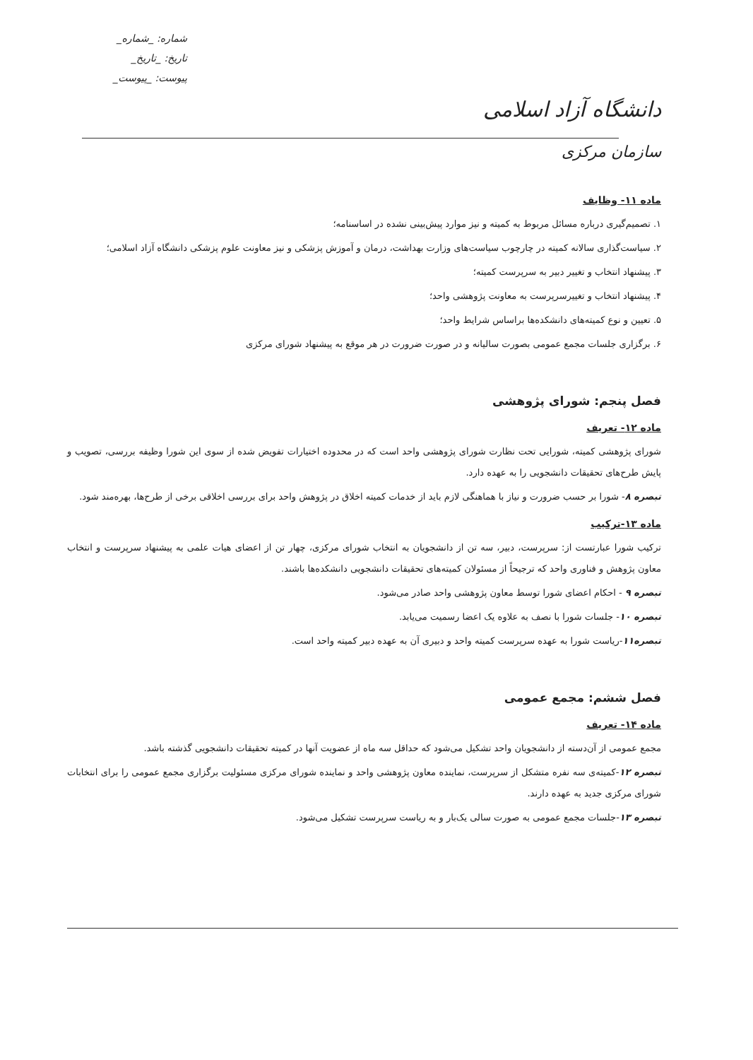دانشگاه آزاد اسلامی
سازمان مرکزی
شماره: _شماره_
تاریخ: _تاریخ_
پیوست: _پیوست_
ماده ۱۱- وظایف
۱. تصمیم‌گیری درباره مسائل مربوط به کمیته و نیز موارد پیش‌بینی نشده در اساسنامه؛
۲. سیاست‌گذاری سالانه کمیته در چارچوب سیاست‌های وزارت بهداشت، درمان و آموزش پزشکی و نیز معاونت علوم پزشکی دانشگاه آزاد اسلامی؛
۳. پیشنهاد انتخاب و تغییر دبیر به سرپرست کمیته؛
۴. پیشنهاد انتخاب و تغییرسرپرست به معاونت پژوهشی واحد؛
۵. تعیین و نوع کمیته‌های دانشکده‌ها براساس شرایط واحد؛
۶. برگزاری جلسات مجمع عمومی بصورت سالیانه و در صورت ضرورت در هر موقع به پیشنهاد شورای مرکزی
فصل پنجم: شورای پژوهشی
ماده ۱۲- تعریف
شورای پژوهشی کمیته، شورایی تحت نظارت شورای پژوهشی واحد است که در محدوده اختیارات تفویض شده از سوی این شورا وظیفه بررسی، تصویب و پایش طرح‌های تحقیقات دانشجویی را به عهده دارد.
تبصره ۸- شورا بر حسب ضرورت و نیاز با هماهنگی لازم باید از خدمات کمیته اخلاق در پژوهش واحد برای بررسی اخلاقی برخی از طرح‌ها، بهره‌مند شود.
ماده ۱۳-ترکیب
ترکیب شورا عبارتست از: سرپرست، دبیر، سه تن از دانشجویان به انتخاب شورای مرکزی، چهار تن از اعضای هیات علمی به پیشنهاد سرپرست و انتخاب معاون پژوهش و فناوری واحد که ترجیحاً از مسئولان کمیته‌های تحقیقات دانشجویی دانشکده‌ها باشند.
تبصره ۹ - احکام اعضای شورا توسط معاون پژوهشی واحد صادر می‌شود.
تبصره ۱۰- جلسات شورا با نصف به علاوه یک اعضا رسمیت می‌یابد.
تبصره۱۱-ریاست شورا به عهده سرپرست کمیته واحد و دبیری آن به عهده دبیر کمیته واحد است.
فصل ششم: مجمع عمومی
ماده ۱۴- تعریف
مجمع عمومی از آن‌دسته از دانشجویان واحد تشکیل می‌شود که حداقل سه ماه از عضویت آنها در کمیته تحقیقات دانشجویی گذشته باشد.
تبصره ۱۲-کمیته‌ی سه نفره متشکل از سرپرست، نماینده معاون پژوهشی واحد و نماینده شورای مرکزی مسئولیت برگزاری مجمع عمومی را برای انتخابات شورای مرکزی جدید به عهده دارند.
تبصره ۱۳-جلسات مجمع عمومی به صورت سالی یک‌بار و به ریاست سرپرست تشکیل می‌شود.